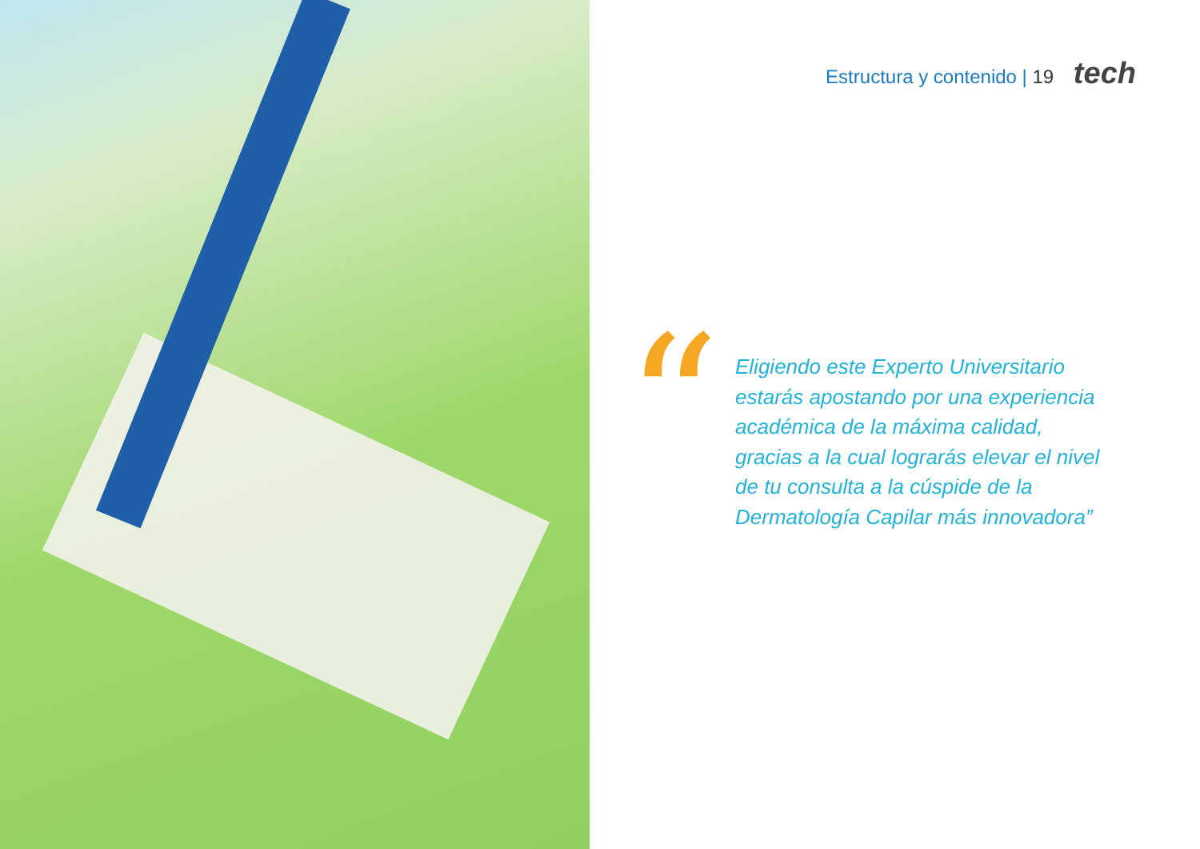Estructura y contenido | 19 tech
“
Eligiendo este Experto Universitario estarás apostando por una experiencia académica de la máxima calidad, gracias a la cual lograrás elevar el nivel de tu consulta a la cúspide de la Dermatología Capilar más innovadora”